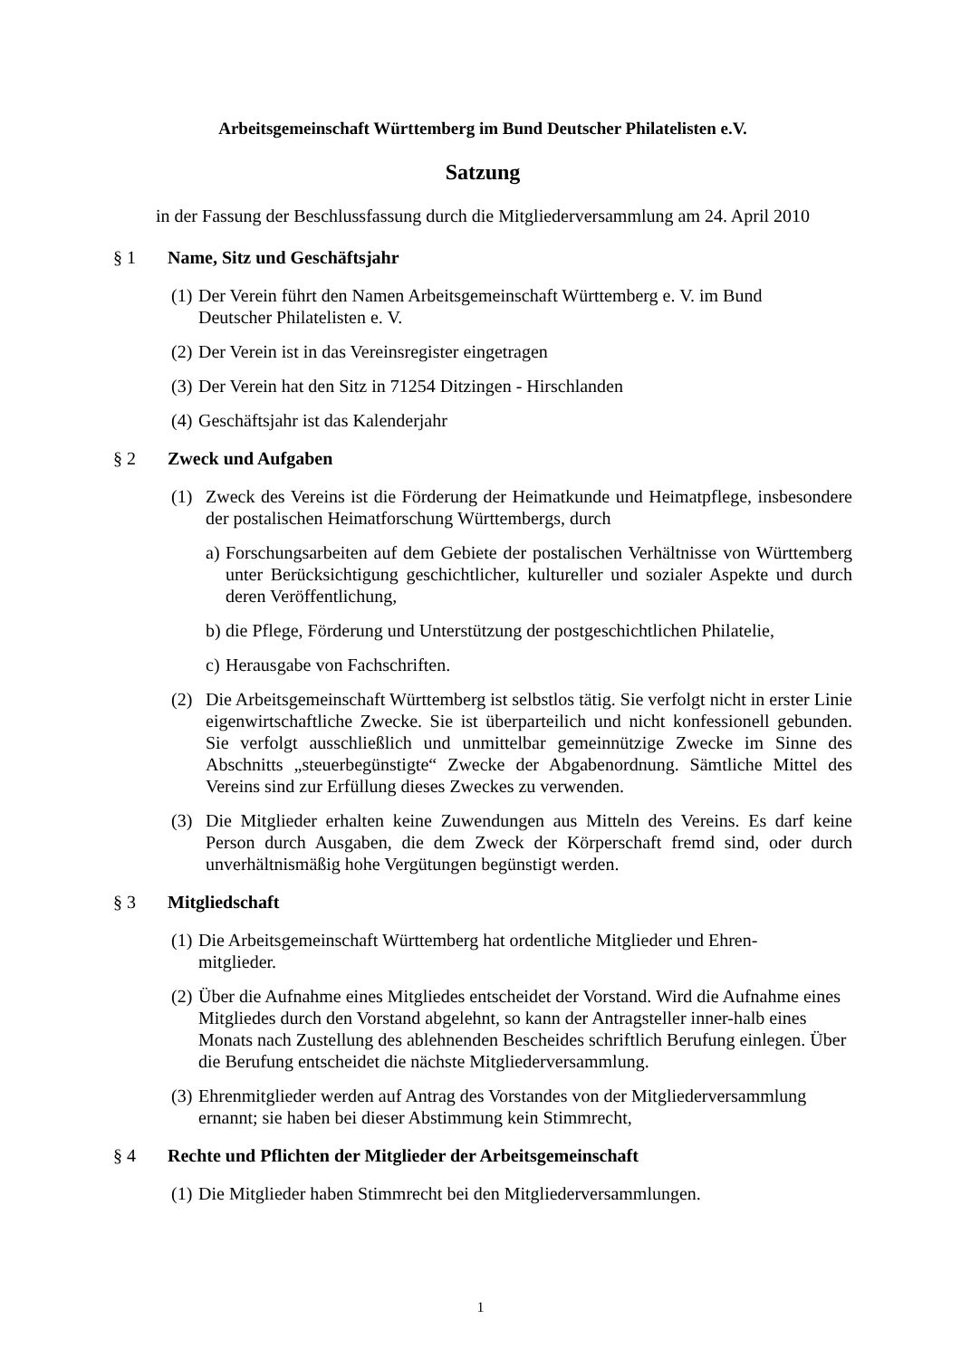Arbeitsgemeinschaft Württemberg im Bund Deutscher Philatelisten e.V.
Satzung
in der Fassung der Beschlussfassung durch die Mitgliederversammlung am 24. April 2010
§ 1 Name, Sitz und Geschäftsjahr
(1) Der Verein führt den Namen Arbeitsgemeinschaft Württemberg e. V. im Bund
Deutscher Philatelisten e. V.
(2) Der Verein ist in das Vereinsregister eingetragen
(3) Der Verein hat den Sitz in 71254 Ditzingen - Hirschlanden
(4) Geschäftsjahr ist das Kalenderjahr
§ 2 Zweck und Aufgaben
(1) Zweck des Vereins ist die Förderung der Heimatkunde und Heimatpflege, insbesondere der postalischen Heimatforschung Württembergs, durch
a) Forschungsarbeiten auf dem Gebiete der postalischen Verhältnisse von Württemberg unter Berücksichtigung geschichtlicher, kultureller und sozialer Aspekte und durch deren Veröffentlichung,
b) die Pflege, Förderung und Unterstützung der postgeschichtlichen Philatelie,
c) Herausgabe von Fachschriften.
(2) Die Arbeitsgemeinschaft Württemberg ist selbstlos tätig. Sie verfolgt nicht in erster Linie eigenwirtschaftliche Zwecke. Sie ist überparteilich und nicht konfessionell gebunden. Sie verfolgt ausschließlich und unmittelbar gemeinnützige Zwecke im Sinne des Abschnitts „steuerbegünstigte“ Zwecke der Abgabenordnung. Sämtliche Mittel des Vereins sind zur Erfüllung dieses Zweckes zu verwenden.
(3) Die Mitglieder erhalten keine Zuwendungen aus Mitteln des Vereins. Es darf keine Person durch Ausgaben, die dem Zweck der Körperschaft fremd sind, oder durch unverhältnismäßig hohe Vergütungen begünstigt werden.
§ 3 Mitgliedschaft
(1) Die Arbeitsgemeinschaft Württemberg hat ordentliche Mitglieder und Ehren-
mitglieder.
(2) Über die Aufnahme eines Mitgliedes entscheidet der Vorstand. Wird die Aufnahme eines Mitgliedes durch den Vorstand abgelehnt, so kann der Antragsteller inner-halb eines Monats nach Zustellung des ablehnenden Bescheides schriftlich Berufung einlegen. Über die Berufung entscheidet die nächste Mitgliederversammlung.
(3) Ehrenmitglieder werden auf Antrag des Vorstandes von der Mitgliederversammlung ernannt; sie haben bei dieser Abstimmung kein Stimmrecht,
§ 4 Rechte und Pflichten der Mitglieder der Arbeitsgemeinschaft
(1) Die Mitglieder haben Stimmrecht bei den Mitgliederversammlungen.
1